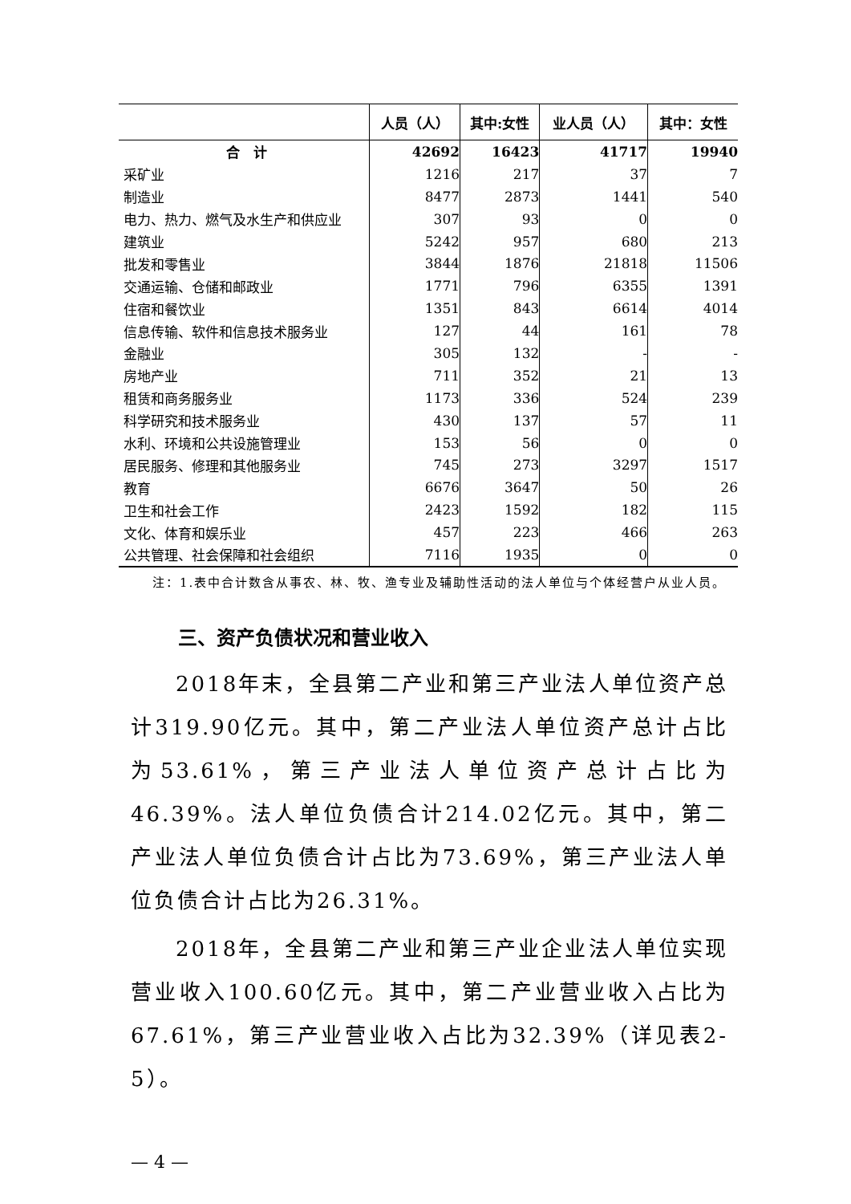| | 人员（人） | 其中:女性 | 业人员（人） | 其中：女性 |
| --- | --- | --- | --- | --- |
| 合 计 | 42692 | 16423 | 41717 | 19940 |
| 采矿业 | 1216 | 217 | 37 | 7 |
| 制造业 | 8477 | 2873 | 1441 | 540 |
| 电力、热力、燃气及水生产和供应业 | 307 | 93 | 0 | 0 |
| 建筑业 | 5242 | 957 | 680 | 213 |
| 批发和零售业 | 3844 | 1876 | 21818 | 11506 |
| 交通运输、仓储和邮政业 | 1771 | 796 | 6355 | 1391 |
| 住宿和餐饮业 | 1351 | 843 | 6614 | 4014 |
| 信息传输、软件和信息技术服务业 | 127 | 44 | 161 | 78 |
| 金融业 | 305 | 132 | - | - |
| 房地产业 | 711 | 352 | 21 | 13 |
| 租赁和商务服务业 | 1173 | 336 | 524 | 239 |
| 科学研究和技术服务业 | 430 | 137 | 57 | 11 |
| 水利、环境和公共设施管理业 | 153 | 56 | 0 | 0 |
| 居民服务、修理和其他服务业 | 745 | 273 | 3297 | 1517 |
| 教育 | 6676 | 3647 | 50 | 26 |
| 卫生和社会工作 | 2423 | 1592 | 182 | 115 |
| 文化、体育和娱乐业 | 457 | 223 | 466 | 263 |
| 公共管理、社会保障和社会组织 | 7116 | 1935 | 0 | 0 |
注：1.表中合计数含从事农、林、牧、渔专业及辅助性活动的法人单位与个体经营户从业人员。
三、资产负债状况和营业收入
2018年末，全县第二产业和第三产业法人单位资产总计319.90亿元。其中，第二产业法人单位资产总计占比为53.61%，第三产业法人单位资产总计占比为46.39%。法人单位负债合计214.02亿元。其中，第二产业法人单位负债合计占比为73.69%，第三产业法人单位负债合计占比为26.31%。
2018年，全县第二产业和第三产业企业法人单位实现营业收入100.60亿元。其中，第二产业营业收入占比为67.61%，第三产业营业收入占比为32.39%（详见表2-5）。
— 4 —